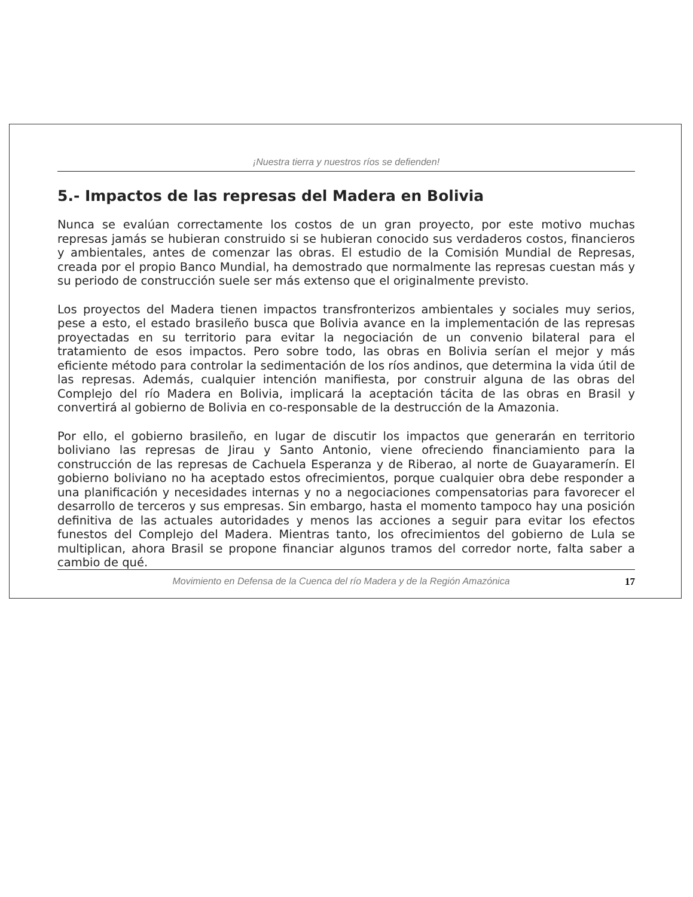¡Nuestra tierra y nuestros ríos se defienden!
5.- Impactos de las represas del Madera en Bolivia
Nunca se evalúan correctamente los costos de un gran proyecto, por este motivo muchas represas jamás se hubieran construido si se hubieran conocido sus verdaderos costos, financieros y ambientales, antes de comenzar las obras. El estudio de la Comisión Mundial de Represas, creada por el propio Banco Mundial, ha demostrado que normalmente las represas cuestan más y su periodo de construcción suele ser más extenso que el originalmente previsto.
Los proyectos del Madera tienen impactos transfronterizos ambientales y sociales muy serios, pese a esto, el estado brasileño busca que Bolivia avance en la implementación de las represas proyectadas en su territorio para evitar la negociación de un convenio bilateral para el tratamiento de esos impactos. Pero sobre todo, las obras en Bolivia serían el mejor y más eficiente método para controlar la sedimentación de los ríos andinos, que determina la vida útil de las represas. Además, cualquier intención manifiesta, por construir alguna de las obras del Complejo del río Madera en Bolivia, implicará la aceptación tácita de las obras en Brasil y convertirá al gobierno de Bolivia en co-responsable de la destrucción de la Amazonia.
Por ello, el gobierno brasileño, en lugar de discutir los impactos que generarán en territorio boliviano las represas de Jirau y Santo Antonio, viene ofreciendo financiamiento para la construcción de las represas de Cachuela Esperanza y de Riberao, al norte de Guayaramerín. El gobierno boliviano no ha aceptado estos ofrecimientos, porque cualquier obra debe responder a una planificación y necesidades internas y no a negociaciones compensatorias para favorecer el desarrollo de terceros y sus empresas. Sin embargo, hasta el momento tampoco hay una posición definitiva de las actuales autoridades y menos las acciones a seguir para evitar los efectos funestos del Complejo del Madera. Mientras tanto, los ofrecimientos del gobierno de Lula se multiplican, ahora Brasil se propone financiar algunos tramos del corredor norte, falta saber a cambio de qué.
Movimiento en Defensa de la Cuenca del río Madera y de la Región Amazónica 17